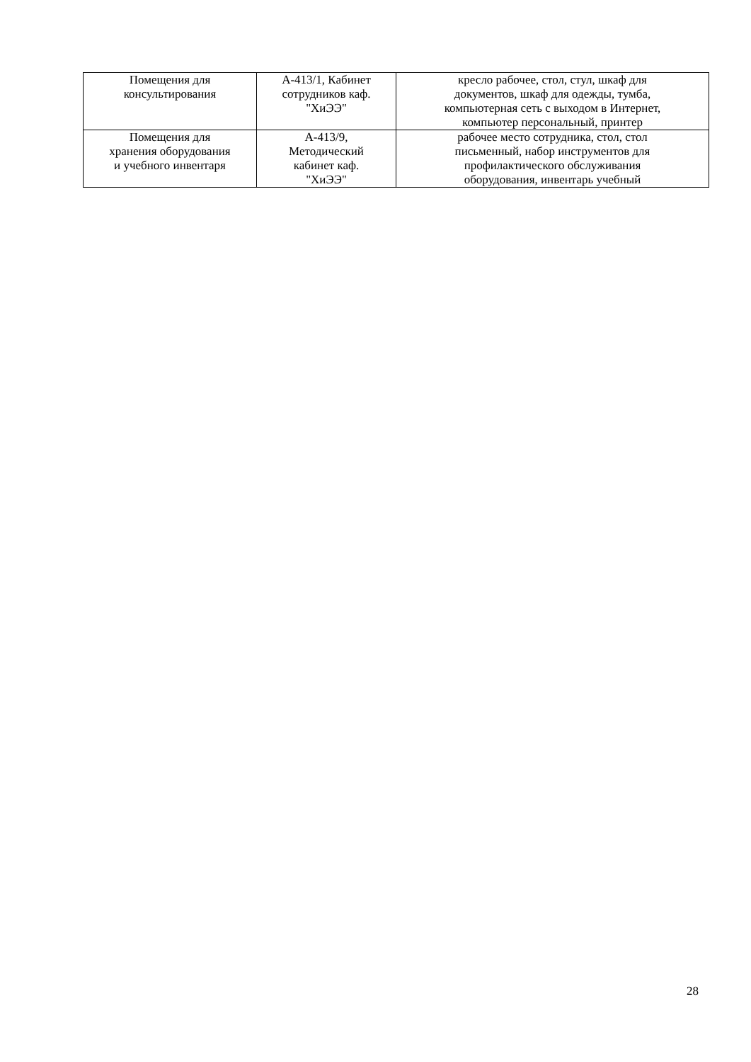| Помещения для консультирования | А-413/1, Кабинет сотрудников каф. "ХиЭЭ" | кресло рабочее, стол, стул, шкаф для документов, шкаф для одежды, тумба, компьютерная сеть с выходом в Интернет, компьютер персональный, принтер |
| Помещения для хранения оборудования и учебного инвентаря | А-413/9, Методический кабинет каф. "ХиЭЭ" | рабочее место сотрудника, стол, стол письменный, набор инструментов для профилактического обслуживания оборудования, инвентарь учебный |
28